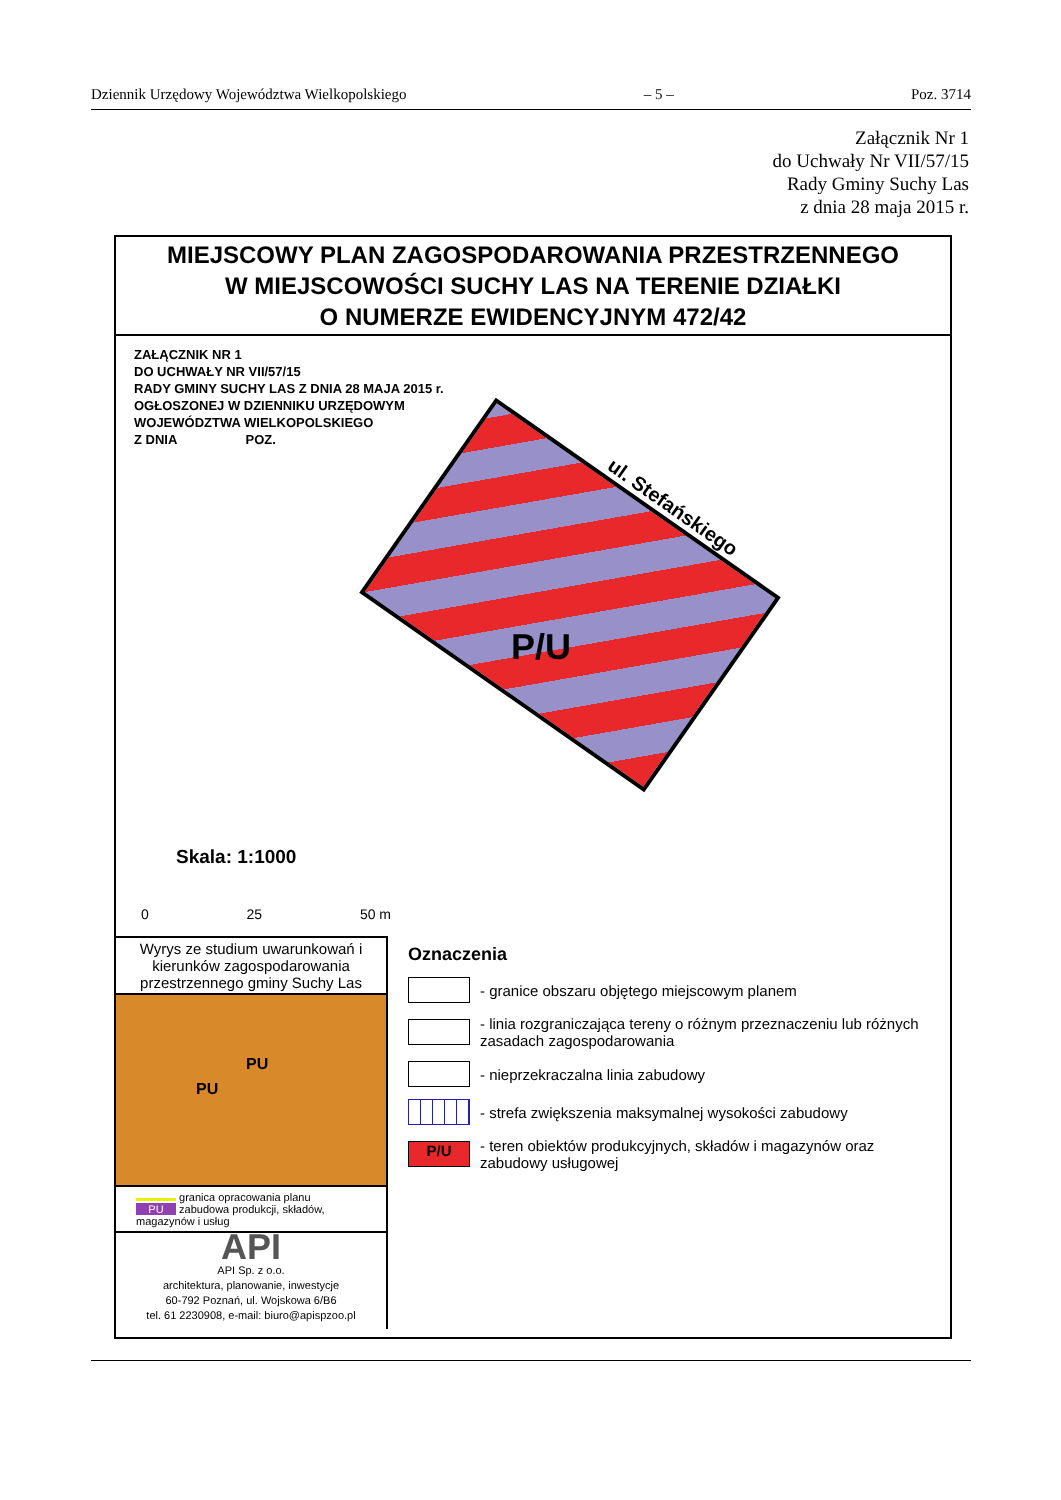Dziennik Urzędowy Województwa Wielkopolskiego – 5 – Poz. 3714
Załącznik Nr 1
do Uchwały Nr VII/57/15
Rady Gminy Suchy Las
z dnia 28 maja 2015 r.
MIEJSCOWY PLAN ZAGOSPODAROWANIA PRZESTRZENNEGO
W MIEJSCOWOŚCI SUCHY LAS NA TERENIE DZIAŁKI
O NUMERZE EWIDENCYJNYM 472/42
ZAŁĄCZNIK NR 1
DO UCHWAŁY NR VII/57/15
RADY GMINY SUCHY LAS Z DNIA 28 MAJA 2015 r.
OGŁOSZONEJ W DZIENNIKU URZĘDOWYM
WOJEWÓDZTWA WIELKOPOLSKIEGO
Z DNIA POZ.
P/U
ul. Stefańskiego
Skala: 1:1000
0 25 50 m
Wyrys ze studium uwarunkowań i kierunków zagospodarowania przestrzennego gminy Suchy Las
PU
PU
granica opracowania planu
PU zabudowa produkcji, składów, magazynów i usług
API
API Sp. z o.o.
architektura, planowanie, inwestycje
60-792 Poznań, ul. Wojskowa 6/B6
tel. 61 2230908, e-mail: biuro@apispzoo.pl
Oznaczenia
- granice obszaru objętego miejscowym planem
- linia rozgraniczająca tereny o różnym przeznaczeniu lub różnych zasadach zagospodarowania
- nieprzekraczalna linia zabudowy
- strefa zwiększenia maksymalnej wysokości zabudowy
P/U
- teren obiektów produkcyjnych, składów i magazynów oraz zabudowy usługowej